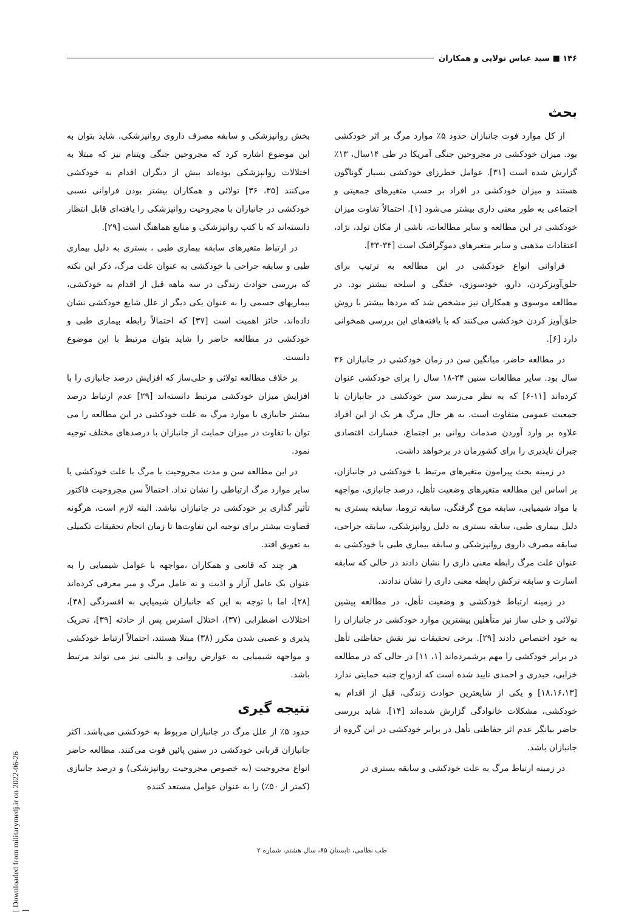۱۴۶ ■ سید عباس تولایی و همکاران
بحث
از کل موارد فوت جانبازان حدود ۵٪ موارد مرگ بر اثر خودکشی بود. میزان خودکشی در مجروحین جنگی آمریکا در طی ۱۴سال، ۱۳٪ گزارش شده است [۳۱]. عوامل خطرزای خودکشی بسیار گوناگون هستند و میزان خودکشی در افراد بر حسب متغیرهای جمعیتی و اجتماعی به طور معنی داری بیشتر می‌شود [۱]. احتمالاً تفاوت میزان خودکشی در این مطالعه و سایر مطالعات، ناشی از مکان تولد، نژاد، اعتقادات مذهبی و سایر متغیرهای دموگرافیک است [۳۴-۳۳].
فراوانی انواع خودکشی در این مطالعه به ترتیب برای حلق‌آویزکردن، دارو، خودسوزی، خفگی و اسلحه بیشتر بود. در مطالعه موسوی و همکاران نیز مشخص شد که مردها بیشتر با روش حلق‌آویز کردن خودکشی می‌کنند که با یافته‌های این بررسی همخوانی دارد [۶].
در مطالعه حاضر، میانگین سن در زمان خودکشی در جانبازان ۳۶ سال بود. سایر مطالعات سنین ۲۴-۱۸ سال را برای خودکشی عنوان کرده‌اند [۱۱-۶] که به نظر می‌رسد سن خودکشی در جانبازان با جمعیت عمومی متفاوت است. به هر حال مرگ هر یک از این افراد علاوه بر وارد آوردن صدمات روانی بر اجتماع، خسارات اقتصادی جبران ناپذیری را برای کشورمان در برخواهد داشت.
در زمینه بحث پیرامون متغیرهای مرتبط با خودکشی در جانبازان، بر اساس این مطالعه متغیرهای وضعیت تأهل، درصد جانبازی، مواجهه با مواد شیمیایی، سابقه موج گرفتگی، سابقه تروما، سابقه بستری به دلیل بیماری طبی، سابقه بستری به دلیل روانپزشکی، سابقه جراحی، سابقه مصرف داروی روانپزشکی و سابقه بیماری طبی با خودکشی به عنوان علت مرگ رابطه معنی داری را نشان دادند در حالی که سابقه اسارت و سابقه ترکش رابطه معنی داری را نشان ندادند.
در زمینه ارتباط خودکشی و وضعیت تأهل، در مطالعه پیشین تولائی و حلی ساز نیز متأهلین بیشترین موارد خودکشی در جانبازان را به خود اختصاص دادند [۲۹]. برخی تحقیقات نیز نقش حفاظتی تأهل در برابر خودکشی را مهم برشمرده‌اند [۱، ۱۱] در حالی که در مطالعه خزایی، حیدری و احمدی تایید شده است که ازدواج جنبه حمایتی ندارد [۱۸،۱۶،۱۳] و یکی از شایعترین حوادث زندگی، قبل از اقدام به خودکشی، مشکلات خانوادگی گزارش شده‌اند [۱۴]. شاید بررسی حاضر بیانگر عدم اثر حفاظتی تأهل در برابر خودکشی در این گروه از جانبازان باشد.
در زمینه ارتباط مرگ به علت خودکشی و سابقه بستری در
بخش روانپزشکی و سابقه مصرف داروی روانپزشکی، شاید بتوان به این موضوع اشاره کرد که مجروحین جنگی ویتنام نیز که مبتلا به اختلالات روانپزشکی بوده‌اند بیش از دیگران اقدام به خودکشی می‌کنند [۳۵، ۳۶] تولائی و همکاران بیشتر بودن فراوانی نسبی خودکشی در جانبازان با مجروحیت روانپزشکی را یافته‌ای قابل انتظار دانسته‌اند که با کتب روانپزشکی و منابع هماهنگ است [۲۹].
در ارتباط متغیرهای سابقه بیماری طبی ، بستری به دلیل بیماری طبی و سابقه جراحی با خودکشی به عنوان علت مرگ، ذکر این نکته که بررسی حوادث زندگی در سه ماهه قبل از اقدام به خودکشی، بیماریهای جسمی را به عنوان یکی دیگر از علل شایع خودکشی نشان داده‌اند، حائز اهمیت است [۳۷] که احتمالاً رابطه بیماری طبی و خودکشی در مطالعه حاضر را شاید بتوان مرتبط با این موضوع دانست.
بر خلاف مطالعه تولائی و حلی‌ساز که افزایش درصد جانبازی را با افزایش میزان خودکشی مرتبط دانسته‌اند [۲۹] عدم ارتباط درصد بیشتر جانبازی با موارد مرگ به علت خودکشی در این مطالعه را می توان با تفاوت در میزان حمایت از جانبازان با درصدهای مختلف توجیه نمود.
در این مطالعه سن و مدت مجروحیت با مرگ با علت خودکشی یا سایر موارد مرگ ارتباطی را نشان نداد. احتمالاً سن مجروحیت فاکتور تأثیر گذاری بر خودکشی در جانبازان نباشد. البته لازم است، هرگونه قضاوت بیشتر برای توجیه این تفاوت‌ها تا زمان انجام تحقیقات تکمیلی به تعویق افتد.
هر چند که قانعی و همکاران ،مواجهه با عوامل شیمیایی را به عنوان یک عامل آزار و اذیت و نه عامل مرگ و میر معرفی کرده‌اند [۲۸]، اما با توجه به این که جانبازان شیمیایی به افسردگی [۳۸]، اختلالات اضطرابی (۳۷)، اختلال استرس پس از حادثه [۳۹]، تحریک پذیری و عصبی شدن مکرر (۳۸) مبتلا هستند، احتمالاً ارتباط خودکشی و مواجهه شیمیایی به عوارض روانی و بالینی نیز می تواند مرتبط باشد.
نتیجه گیری
حدود ۵٪ از علل مرگ در جانبازان مربوط به خودکشی می‌باشد. اکثر جانبازان قربانی خودکشی در سنین پائین فوت می‌کنند. مطالعه حاضر انواع مجروحیت (به خصوص مجروحیت روانپزشکی) و درصد جانبازی (کمتر از ۵۰٪) را به عنوان عوامل مستعد کننده
طب نظامی، تابستان ۸۵، سال هشتم، شماره ۲
[ Downloaded from militarymedj.ir on 2022-06-26 ]